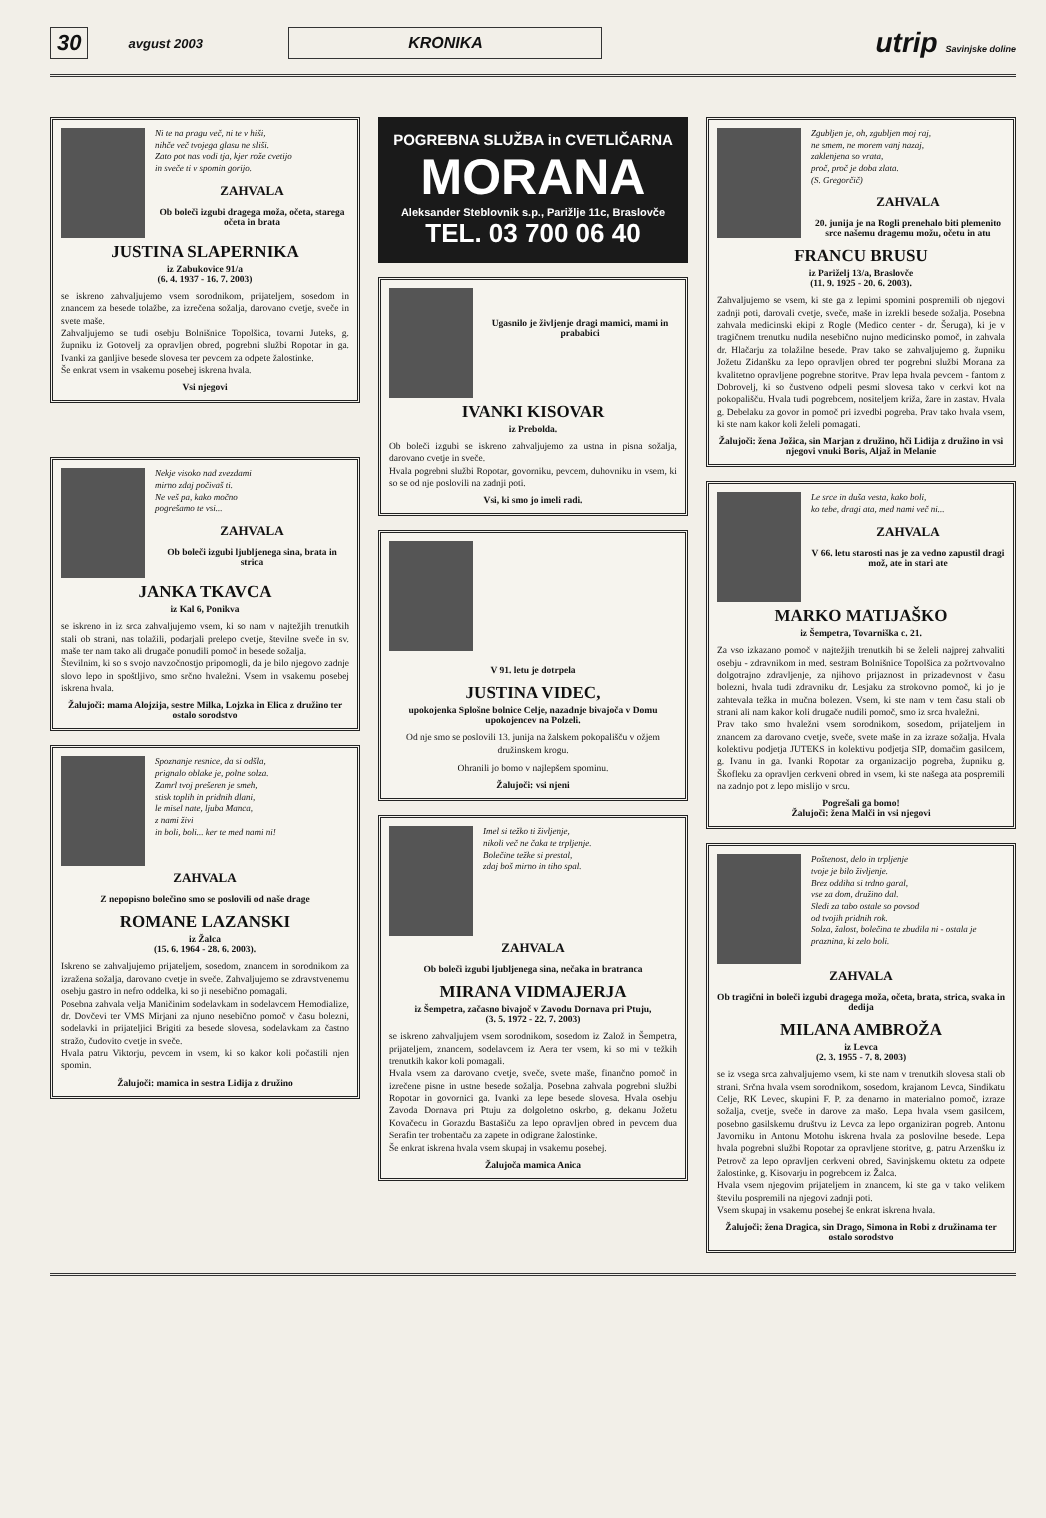30 avgust 2003 KRONIKA utrip Savinjske doline
Ni te na pragu več, ni te v hiši,
nihče več tvojega glasu ne sliši.
Zato pot nas vodi tja, kjer rože cvetijo
in sveče ti v spomin gorijo.
ZAHVALA
Ob boleči izgubi dragega moža, očeta, starega očeta in brata
JUSTINA SLAPERNIKA
iz Zabukovice 91/a
(6. 4. 1937 - 16. 7. 2003)
se iskreno zahvaljujemo vsem sorodnikom, prijateljem, sosedom in znancem za besede tolažbe, za izrečena sožalja, darovano cvetje, sveče in svete maše.
Zahvaljujemo se tudi osebju Bolnišnice Topolšica, tovarni Juteks, g. župniku iz Gotovelj za opravljen obred, pogrebni službi Ropotar in ga. Ivanki za ganljive besede slovesa ter pevcem za odpete žalostinke.
Še enkrat vsem in vsakemu posebej iskrena hvala.
Vsi njegovi
Nekje visoko nad zvezdami
mirno zdaj počivaš ti.
Ne veš pa, kako močno
pogrešamo te vsi...
ZAHVALA
Ob boleči izgubi ljubljenega sina, brata in strica
JANKA TKAVCA
iz Kal 6, Ponikva
se iskreno in iz srca zahvaljujemo vsem, ki so nam v najtežjih trenutkih stali ob strani, nas tolažili, podarjali prelepo cvetje, številne sveče in sv. maše ter nam tako ali drugače ponudili pomoč in besede sožalja.
Številnim, ki so s svojo navzočnostjo pripomogli, da je bilo njegovo zadnje slovo lepo in spoštljivo, smo srčno hvaležni. Vsem in vsakemu posebej iskrena hvala.
Žalujoči: mama Alojzija, sestre Milka, Lojzka in Elica z družino ter ostalo sorodstvo
Spoznanje resnice, da si odšla,
prignalo oblake je, polne solza.
Zamrl tvoj prešeren je smeh,
stisk toplih in pridnih dlani,
le misel nate, ljuba Manca,
z nami živi
in boli, boli... ker te med nami ni!
ZAHVALA
Z nepopisno bolečino smo se poslovili od naše drage
ROMANE LAZANSKI
iz Žalca
(15. 6. 1964 - 28. 6. 2003).
Iskreno se zahvaljujemo prijateljem, sosedom, znancem in sorodnikom za izražena sožalja, darovano cvetje in sveče. Zahvaljujemo se zdravstvenemu osebju gastro in nefro oddelka, ki so ji nesebično pomagali.
Posebna zahvala velja Maničinim sodelavkam in sodelavcem Hemodialize, dr. Dovčevi ter VMS Mirjani za njuno nesebično pomoč v času bolezni, sodelavki in prijateljici Brigiti za besede slovesa, sodelavkam za častno stražo, čudovito cvetje in sveče.
Hvala patru Viktorju, pevcem in vsem, ki so kakor koli počastili njen spomin.
Žalujoči: mamica in sestra Lidija z družino
POGREBNA SLUŽBA in CVETLIČARNA
MORANA
Aleksander Steblovnik s.p., Parižlje 11c, Braslovče
TEL. 03 700 06 40
Ugasnilo je življenje dragi mamici, mami in prababici
IVANKI KISOVAR
iz Prebolda.
Ob boleči izgubi se iskreno zahvaljujemo za ustna in pisna sožalja, darovano cvetje in sveče.
Hvala pogrebni službi Ropotar, govorniku, pevcem, duhovniku in vsem, ki so se od nje poslovili na zadnji poti.
Vsi, ki smo jo imeli radi.
V 91. letu je dotrpela
JUSTINA VIDEC,
upokojenka Splošne bolnice Celje, nazadnje bivajoča v Domu upokojencev na Polzeli.
Od nje smo se poslovili 13. junija na žalskem pokopališču v ožjem družinskem krogu.
Ohranili jo bomo v najlepšem spominu.
Žalujoči: vsi njeni
Imel si težko ti življenje,
nikoli več ne čaka te trpljenje.
Bolečine težke si prestal,
zdaj boš mirno in tiho spal.
ZAHVALA
Ob boleči izgubi ljubljenega sina, nečaka in bratranca
MIRANA VIDMAJERJA
iz Šempetra, začasno bivajoč v Zavodu Dornava pri Ptuju,
(3. 5. 1972 - 22. 7. 2003)
se iskreno zahvaljujem vsem sorodnikom, sosedom iz Založ in Šempetra, prijateljem, znancem, sodelavcem iz Aera ter vsem, ki so mi v težkih trenutkih kakor koli pomagali.
Hvala vsem za darovano cvetje, sveče, svete maše, finančno pomoč in izrečene pisne in ustne besede sožalja. Posebna zahvala pogrebni službi Ropotar in govornici ga. Ivanki za lepe besede slovesa. Hvala osebju Zavoda Dornava pri Ptuju za dolgoletno oskrbo, g. dekanu Jožetu Kovačecu in Gorazdu Bastašiču za lepo opravljen obred in pevcem dua Serafin ter trobentaču za zapete in odigrane žalostinke.
Še enkrat iskrena hvala vsem skupaj in vsakemu posebej.
Žalujoča mamica Anica
Zgubljen je, oh, zgubljen moj raj,
ne smem, ne morem vanj nazaj,
zaklenjena so vrata,
proč, proč je doba zlata.
(S. Gregorčič)
ZAHVALA
20. junija je na Rogli prenehalo biti plemenito srce našemu dragemu možu, očetu in atu
FRANCU BRUSU
iz Pariželj 13/a, Braslovče
(11. 9. 1925 - 20. 6. 2003).
Zahvaljujemo se vsem, ki ste ga z lepimi spomini pospremili ob njegovi zadnji poti, darovali cvetje, sveče, maše in izrekli besede sožalja. Posebna zahvala medicinski ekipi z Rogle (Medico center - dr. Šeruga), ki je v tragičnem trenutku nudila nesebično nujno medicinsko pomoč, in zahvala dr. Hlačarju za tolažilne besede. Prav tako se zahvaljujemo g. župniku Jožetu Zidanšku za lepo opravljen obred ter pogrebni službi Morana za kvalitetno opravljene pogrebne storitve. Prav lepa hvala pevcem - fantom z Dobrovelj, ki so čustveno odpeli pesmi slovesa tako v cerkvi kot na pokopališču. Hvala tudi pogrebcem, nositeljem križa, žare in zastav. Hvala g. Debelaku za govor in pomoč pri izvedbi pogreba. Prav tako hvala vsem, ki ste nam kakor koli želeli pomagati.
Žalujoči: žena Jožica, sin Marjan z družino, hči Lidija z družino in vsi njegovi vnuki Boris, Aljaž in Melanie
Le srce in duša vesta, kako boli,
ko tebe, dragi ata, med nami več ni...
ZAHVALA
V 66. letu starosti nas je za vedno zapustil dragi mož, ate in stari ate
MARKO MATIJAŠKO
iz Šempetra, Tovarniška c. 21.
Za vso izkazano pomoč v najtežjih trenutkih bi se želeli najprej zahvaliti osebju - zdravnikom in med. sestram Bolnišnice Topolšica za požrtvovalno dolgotrajno zdravljenje, za njihovo prijaznost in prizadevnost v času bolezni, hvala tudi zdravniku dr. Lesjaku za strokovno pomoč, ki jo je zahtevala težka in mučna bolezen. Vsem, ki ste nam v tem času stali ob strani ali nam kakor koli drugače nudili pomoč, smo iz srca hvaležni.
Prav tako smo hvaležni vsem sorodnikom, sosedom, prijateljem in znancem za darovano cvetje, sveče, svete maše in za izraze sožalja. Hvala kolektivu podjetja JUTEKS in kolektivu podjetja SIP, domačim gasilcem, g. Ivanu in ga. Ivanki Ropotar za organizacijo pogreba, župniku g. Škofleku za opravljen cerkveni obred in vsem, ki ste našega ata pospremili na zadnjo pot z lepo mislijo v srcu.
Pogrešali ga bomo!
Žalujoči: žena Malči in vsi njegovi
Poštenost, delo in trpljenje
tvoje je bilo življenje.
Brez oddiha si trdno garal,
vse za dom, družino dal.
Sledi za tabo ostale so povsod
od tvojih pridnih rok.
Solza, žalost, bolečina te zbudila ni - ostala je praznina, ki zelo boli.
ZAHVALA
Ob tragični in boleči izgubi dragega moža, očeta, brata, strica, svaka in dedija
MILANA AMBROŽA
iz Levca
(2. 3. 1955 - 7. 8. 2003)
se iz vsega srca zahvaljujemo vsem, ki ste nam v trenutkih slovesa stali ob strani. Srčna hvala vsem sorodnikom, sosedom, krajanom Levca, Sindikatu Celje, RK Levec, skupini F. P. za denarno in materialno pomoč, izraze sožalja, cvetje, sveče in darove za mašo. Lepa hvala vsem gasilcem, posebno gasilskemu društvu iz Levca za lepo organiziran pogreb. Antonu Javorniku in Antonu Motohu iskrena hvala za poslovilne besede. Lepa hvala pogrebni službi Ropotar za opravljene storitve, g. patru Arzenšku iz Petrovč za lepo opravljen cerkveni obred, Savinjskemu oktetu za odpete žalostinke, g. Kisovarju in pogrebcem iz Žalca.
Hvala vsem njegovim prijateljem in znancem, ki ste ga v tako velikem številu pospremili na njegovi zadnji poti.
Vsem skupaj in vsakemu posebej še enkrat iskrena hvala.
Žalujoči: žena Dragica, sin Drago, Simona in Robi z družinama ter ostalo sorodstvo